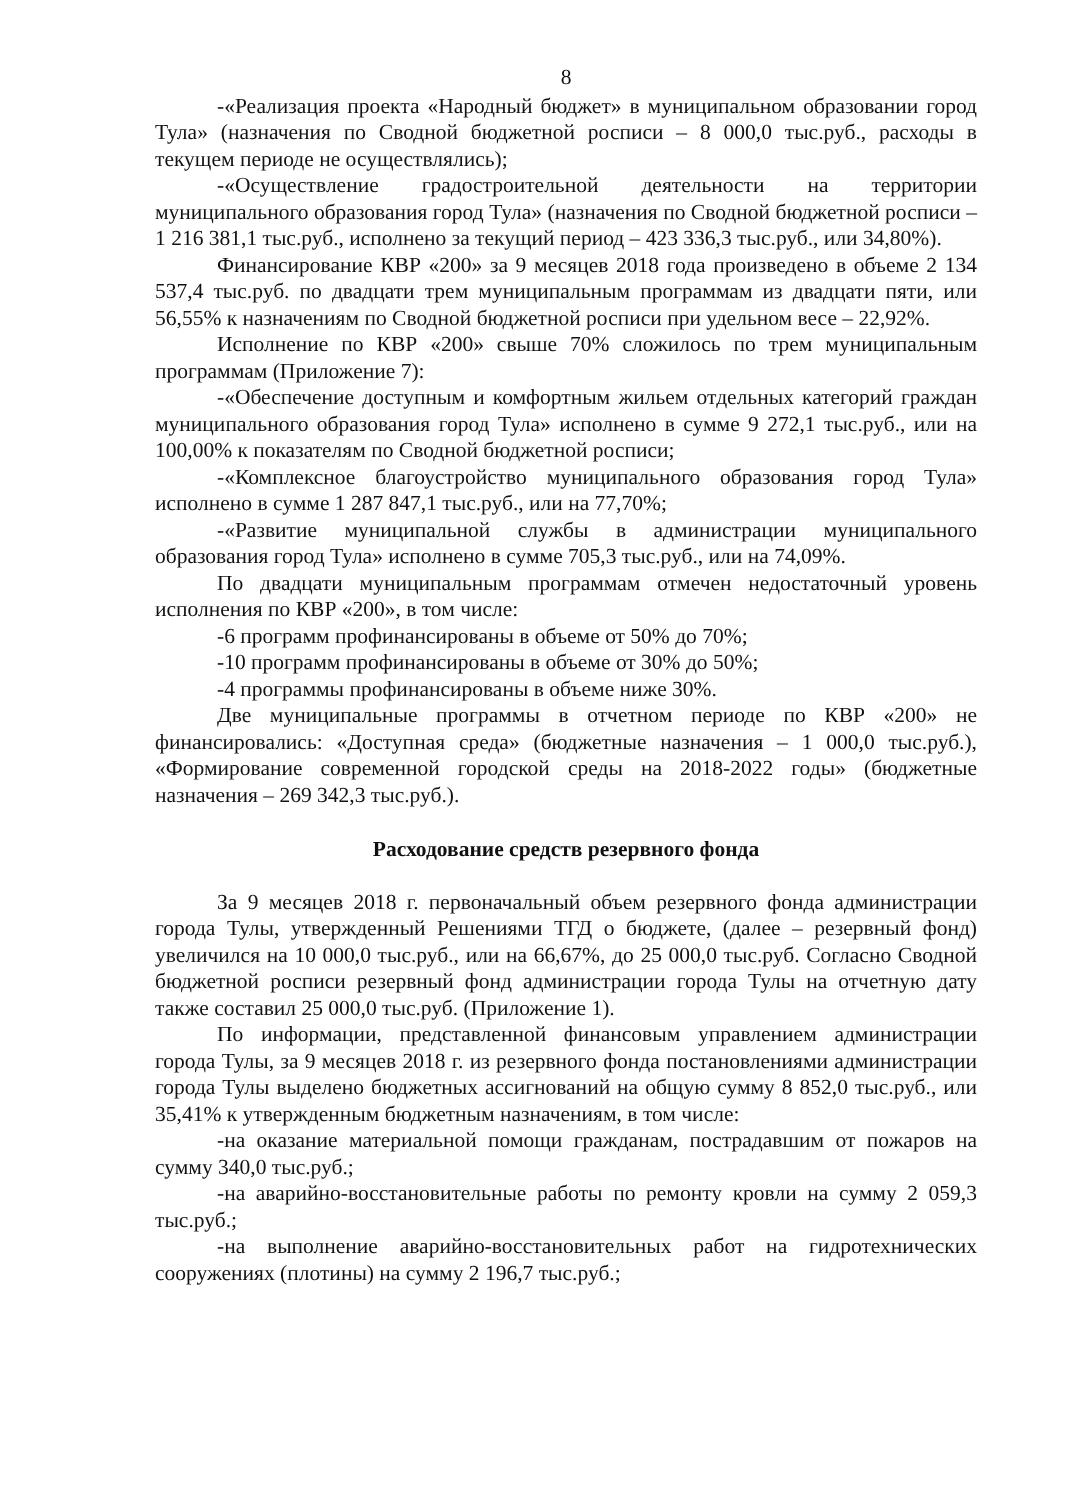8
-«Реализация проекта «Народный бюджет» в муниципальном образовании город Тула» (назначения по Сводной бюджетной росписи – 8 000,0 тыс.руб., расходы в текущем периоде не осуществлялись);
-«Осуществление градостроительной деятельности на территории муниципального образования город Тула» (назначения по Сводной бюджетной росписи – 1 216 381,1 тыс.руб., исполнено за текущий период – 423 336,3 тыс.руб., или 34,80%).
Финансирование КВР «200» за 9 месяцев 2018 года произведено в объеме 2 134 537,4 тыс.руб. по двадцати трем муниципальным программам из двадцати пяти, или 56,55% к назначениям по Сводной бюджетной росписи при удельном весе – 22,92%.
Исполнение по КВР «200» свыше 70% сложилось по трем муниципальным программам (Приложение 7):
-«Обеспечение доступным и комфортным жильем отдельных категорий граждан муниципального образования город Тула» исполнено в сумме 9 272,1 тыс.руб., или на 100,00% к показателям по Сводной бюджетной росписи;
-«Комплексное благоустройство муниципального образования город Тула» исполнено в сумме 1 287 847,1 тыс.руб., или на 77,70%;
-«Развитие муниципальной службы в администрации муниципального образования город Тула» исполнено в сумме 705,3 тыс.руб., или на 74,09%.
По двадцати муниципальным программам отмечен недостаточный уровень исполнения по КВР «200», в том числе:
-6 программ профинансированы в объеме от 50% до 70%;
-10 программ профинансированы в объеме от 30% до 50%;
-4 программы профинансированы в объеме ниже 30%.
Две муниципальные программы в отчетном периоде по КВР «200» не финансировались: «Доступная среда» (бюджетные назначения – 1 000,0 тыс.руб.), «Формирование современной городской среды на 2018-2022 годы» (бюджетные назначения – 269 342,3 тыс.руб.).
Расходование средств резервного фонда
За 9 месяцев 2018 г. первоначальный объем резервного фонда администрации города Тулы, утвержденный Решениями ТГД о бюджете, (далее – резервный фонд) увеличился на 10 000,0 тыс.руб., или на 66,67%, до 25 000,0 тыс.руб. Согласно Сводной бюджетной росписи резервный фонд администрации города Тулы на отчетную дату также составил 25 000,0 тыс.руб. (Приложение 1).
По информации, представленной финансовым управлением администрации города Тулы, за 9 месяцев 2018 г. из резервного фонда постановлениями администрации города Тулы выделено бюджетных ассигнований на общую сумму 8 852,0 тыс.руб., или 35,41% к утвержденным бюджетным назначениям, в том числе:
-на оказание материальной помощи гражданам, пострадавшим от пожаров на сумму 340,0 тыс.руб.;
-на аварийно-восстановительные работы по ремонту кровли на сумму 2 059,3 тыс.руб.;
-на выполнение аварийно-восстановительных работ на гидротехнических сооружениях (плотины) на сумму 2 196,7 тыс.руб.;